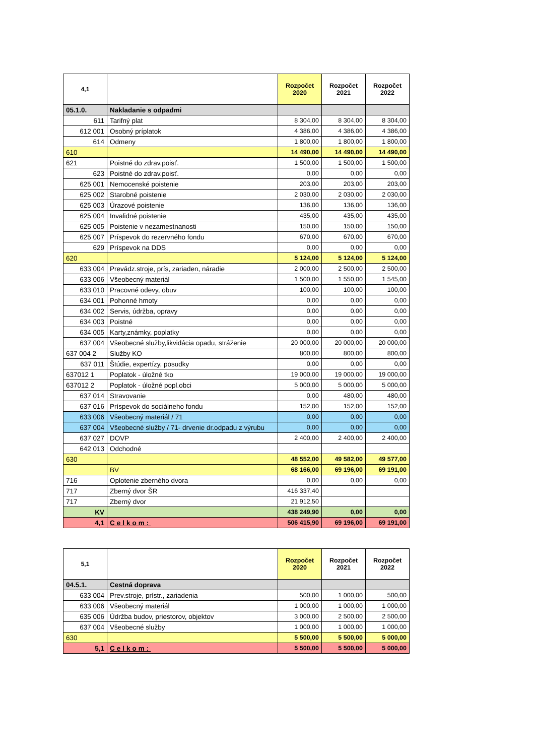| 4,1 | | Rozpočet 2020 | Rozpočet 2021 | Rozpočet 2022 |
| --- | --- | --- | --- | --- |
| 05.1.0. | Nakladanie s odpadmi | | | |
| 611 | Tarifný plat | 8 304,00 | 8 304,00 | 8 304,00 |
| 612 001 | Osobný príplatok | 4 386,00 | 4 386,00 | 4 386,00 |
| 614 | Odmeny | 1 800,00 | 1 800,00 | 1 800,00 |
| 610 | | 14 490,00 | 14 490,00 | 14 490,00 |
| 621 | Poistné do zdrav.poisť. | 1 500,00 | 1 500,00 | 1 500,00 |
| 623 | Poistné do zdrav.poisť. | 0,00 | 0,00 | 0,00 |
| 625 001 | Nemocenské poistenie | 203,00 | 203,00 | 203,00 |
| 625 002 | Starobné poistenie | 2 030,00 | 2 030,00 | 2 030,00 |
| 625 003 | Úrazové poistenie | 136,00 | 136,00 | 136,00 |
| 625 004 | Invalidné poistenie | 435,00 | 435,00 | 435,00 |
| 625 005 | Poistenie v nezamestnanosti | 150,00 | 150,00 | 150,00 |
| 625 007 | Príspevok do rezervného fondu | 670,00 | 670,00 | 670,00 |
| 629 | Príspevok na DDS | 0,00 | 0,00 | 0,00 |
| 620 | | 5 124,00 | 5 124,00 | 5 124,00 |
| 633 004 | Prevádz.stroje, prís, zariaden, náradie | 2 000,00 | 2 500,00 | 2 500,00 |
| 633 006 | Všeobecný materiál | 1 500,00 | 1 550,00 | 1 545,00 |
| 633 010 | Pracovné odevy, obuv | 100,00 | 100,00 | 100,00 |
| 634 001 | Pohonné hmoty | 0,00 | 0,00 | 0,00 |
| 634 002 | Servis, údržba, opravy | 0,00 | 0,00 | 0,00 |
| 634 003 | Poistné | 0,00 | 0,00 | 0,00 |
| 634 005 | Karty,známky, poplatky | 0,00 | 0,00 | 0,00 |
| 637 004 | Všeobecné služby,likvidácia opadu, stráženie | 20 000,00 | 20 000,00 | 20 000,00 |
| 637 004 2 | Služby KO | 800,00 | 800,00 | 800,00 |
| 637 011 | Štúdie, expertízy, posudky | 0,00 | 0,00 | 0,00 |
| 637012 1 | Poplatok - úložné tko | 19 000,00 | 19 000,00 | 19 000,00 |
| 637012 2 | Poplatok - úložné popl.obci | 5 000,00 | 5 000,00 | 5 000,00 |
| 637 014 | Stravovanie | 0,00 | 480,00 | 480,00 |
| 637 016 | Príspevok do sociálneho fondu | 152,00 | 152,00 | 152,00 |
| 633 006 | Všeobecný materiál / 71 | 0,00 | 0,00 | 0,00 |
| 637 004 | Všeobecné služby / 71- drvenie dr.odpadu z výrubu | 0,00 | 0,00 | 0,00 |
| 637 027 | DOVP | 2 400,00 | 2 400,00 | 2 400,00 |
| 642 013 | Odchodné | | | |
| 630 | | 48 552,00 | 49 582,00 | 49 577,00 |
| | BV | 68 166,00 | 69 196,00 | 69 191,00 |
| 716 | Oplotenie zberného dvora | 0,00 | 0,00 | 0,00 |
| 717 | Zberný dvor ŠR | 416 337,40 | | |
| 717 | Zberný dvor | 21 912,50 | | |
| KV | | 438 249,90 | 0,00 | 0,00 |
| 4,1 | Celkom: | 506 415,90 | 69 196,00 | 69 191,00 |
| 5,1 | | Rozpočet 2020 | Rozpočet 2021 | Rozpočet 2022 |
| --- | --- | --- | --- | --- |
| 04.5.1. | Cestná doprava | | | |
| 633 004 | Prev.stroje, prístr., zariadenia | 500,00 | 1 000,00 | 500,00 |
| 633 006 | Všeobecný materiál | 1 000,00 | 1 000,00 | 1 000,00 |
| 635 006 | Údržba budov, priestorov, objektov | 3 000,00 | 2 500,00 | 2 500,00 |
| 637 004 | Všeobecné služby | 1 000,00 | 1 000,00 | 1 000,00 |
| 630 | | 5 500,00 | 5 500,00 | 5 000,00 |
| 5,1 | Celkom: | 5 500,00 | 5 500,00 | 5 000,00 |